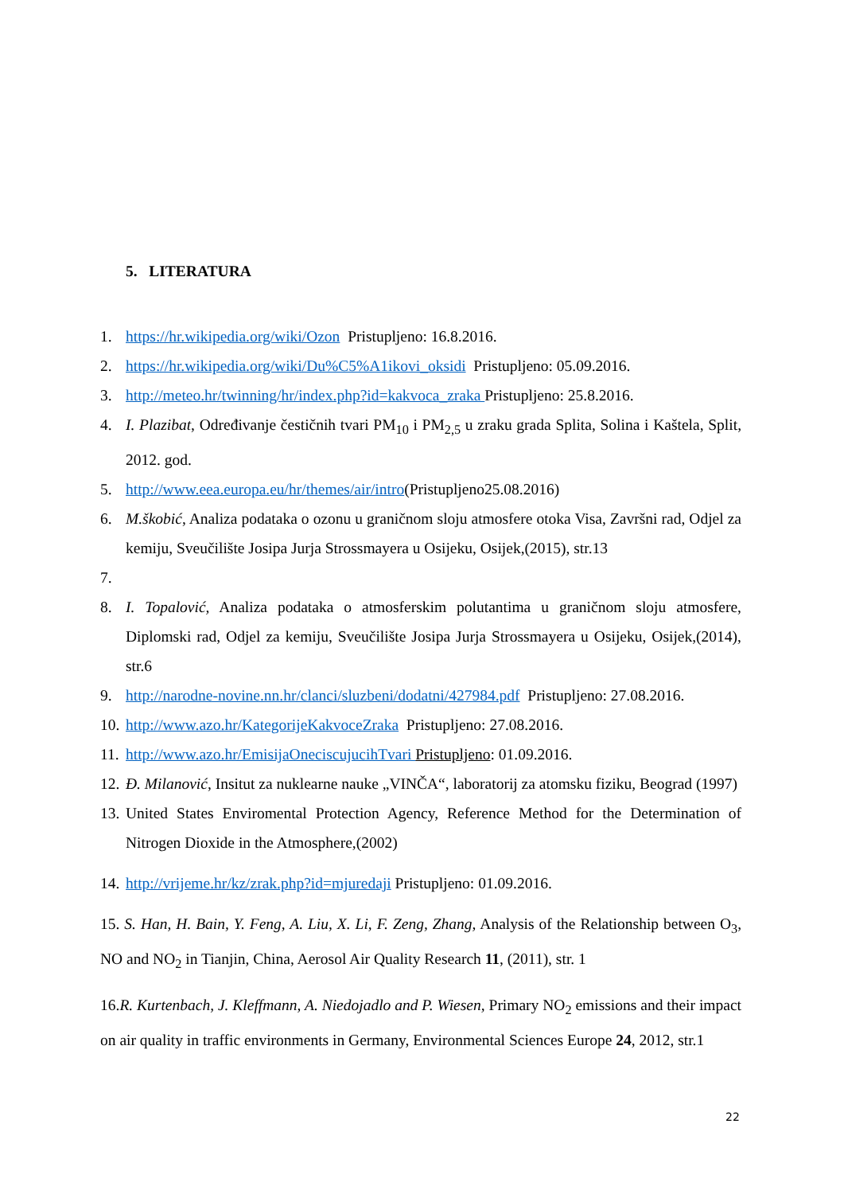5. LITERATURA
1. https://hr.wikipedia.org/wiki/Ozon Pristupljeno: 16.8.2016.
2. https://hr.wikipedia.org/wiki/Du%C5%A1ikovi_oksidi Pristupljeno: 05.09.2016.
3. http://meteo.hr/twinning/hr/index.php?id=kakvoca_zraka Pristupljeno: 25.8.2016.
4. I. Plazibat, Određivanje čestičnih tvari PM<sub>10</sub> i PM<sub>2,5</sub> u zraku grada Splita, Solina i Kaštela, Split, 2012. god.
5. http://www.eea.europa.eu/hr/themes/air/intro(Pristupljeno25.08.2016)
6. M.škobić, Analiza podataka o ozonu u graničnom sloju atmosfere otoka Visa, Završni rad, Odjel za kemiju, Sveučilište Josipa Jurja Strossmayera u Osijeku, Osijek,(2015), str.13
7.
8. I. Topalović, Analiza podataka o atmosferskim polutantima u graničnom sloju atmosfere, Diplomski rad, Odjel za kemiju, Sveučilište Josipa Jurja Strossmayera u Osijeku, Osijek,(2014), str.6
9. http://narodne-novine.nn.hr/clanci/sluzbeni/dodatni/427984.pdf Pristupljeno: 27.08.2016.
10. http://www.azo.hr/KategorijeKakvoceZraka Pristupljeno: 27.08.2016.
11. http://www.azo.hr/EmisijaOneciscujucihTvari Pristupljeno: 01.09.2016.
12. Đ. Milanović, Insitut za nuklearne nauke „VINČA“, laboratorij za atomsku fiziku, Beograd (1997)
13. United States Enviromental Protection Agency, Reference Method for the Determination of Nitrogen Dioxide in the Atmosphere,(2002)
14. http://vrijeme.hr/kz/zrak.php?id=mjuredaji Pristupljeno: 01.09.2016.
15. S. Han, H. Bain, Y. Feng, A. Liu, X. Li, F. Zeng, Zhang, Analysis of the Relationship between O<sub>3</sub>, NO and NO<sub>2</sub> in Tianjin, China, Aerosol Air Quality Research 11, (2011), str. 1
16.R. Kurtenbach, J. Kleffmann, A. Niedojadlo and P. Wiesen, Primary NO<sub>2</sub> emissions and their impact on air quality in traffic environments in Germany, Environmental Sciences Europe 24, 2012, str.1
22